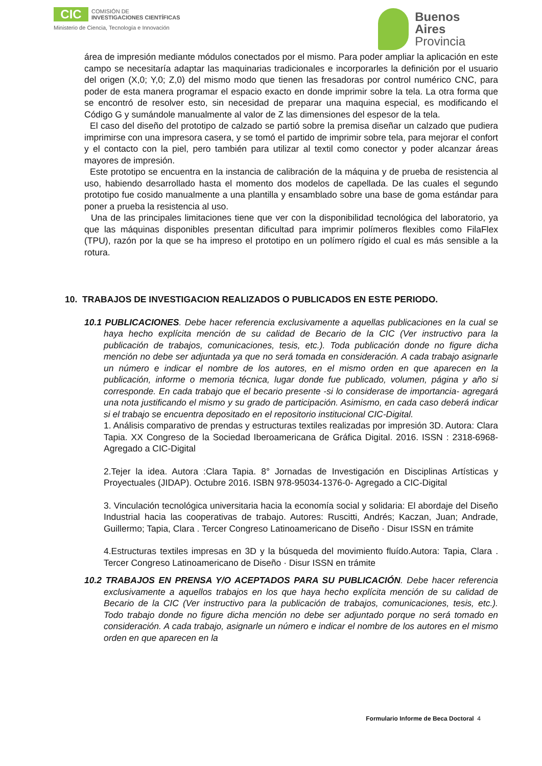CIC
COMISIÓN DE
INVESTIGACIONES CIENTÍFICAS
Ministerio de Ciencia, Tecnología e Innovación
Buenos
Aires
Provincia
área de impresión mediante módulos conectados por el mismo. Para poder ampliar la aplicación en este campo se necesitaría adaptar las maquinarias tradicionales e incorporarles la definición por el usuario del origen (X,0; Y,0; Z,0) del mismo modo que tienen las fresadoras por control numérico CNC, para poder de esta manera programar el espacio exacto en donde imprimir sobre la tela. La otra forma que se encontró de resolver esto, sin necesidad de preparar una maquina especial, es modificando el Código G y sumándole manualmente al valor de Z las dimensiones del espesor de la tela.
El caso del diseño del prototipo de calzado se partió sobre la premisa diseñar un calzado que pudiera imprimirse con una impresora casera, y se tomó el partido de imprimir sobre tela, para mejorar el confort y el contacto con la piel, pero también para utilizar al textil como conector y poder alcanzar áreas mayores de impresión.
Este prototipo se encuentra en la instancia de calibración de la máquina y de prueba de resistencia al uso, habiendo desarrollado hasta el momento dos modelos de capellada. De las cuales el segundo prototipo fue cosido manualmente a una plantilla y ensamblado sobre una base de goma estándar para poner a prueba la resistencia al uso.
Una de las principales limitaciones tiene que ver con la disponibilidad tecnológica del laboratorio, ya que las máquinas disponibles presentan dificultad para imprimir polímeros flexibles como FilaFlex (TPU), razón por la que se ha impreso el prototipo en un polímero rígido el cual es más sensible a la rotura.
10. TRABAJOS DE INVESTIGACION REALIZADOS O PUBLICADOS EN ESTE PERIODO.
10.1 PUBLICACIONES. Debe hacer referencia exclusivamente a aquellas publicaciones en la cual se haya hecho explícita mención de su calidad de Becario de la CIC (Ver instructivo para la publicación de trabajos, comunicaciones, tesis, etc.). Toda publicación donde no figure dicha mención no debe ser adjuntada ya que no será tomada en consideración. A cada trabajo asignarle un número e indicar el nombre de los autores, en el mismo orden en que aparecen en la publicación, informe o memoria técnica, lugar donde fue publicado, volumen, página y año si corresponde. En cada trabajo que el becario presente -si lo considerase de importancia- agregará una nota justificando el mismo y su grado de participación. Asimismo, en cada caso deberá indicar si el trabajo se encuentra depositado en el repositorio institucional CIC-Digital.
1. Análisis comparativo de prendas y estructuras textiles realizadas por impresión 3D. Autora: Clara Tapia. XX Congreso de la Sociedad Iberoamericana de Gráfica Digital. 2016. ISSN : 2318-6968- Agregado a CIC-Digital
2.Tejer la idea. Autora :Clara Tapia. 8° Jornadas de Investigación en Disciplinas Artísticas y Proyectuales (JIDAP). Octubre 2016. ISBN 978-95034-1376-0- Agregado a CIC-Digital
3. Vinculación tecnológica universitaria hacia la economía social y solidaria: El abordaje del Diseño Industrial hacia las cooperativas de trabajo. Autores: Ruscitti, Andrés; Kaczan, Juan; Andrade, Guillermo; Tapia, Clara . Tercer Congreso Latinoamericano de Diseño · Disur ISSN en trámite
4.Estructuras textiles impresas en 3D y la búsqueda del movimiento fluído.Autora: Tapia, Clara . Tercer Congreso Latinoamericano de Diseño · Disur ISSN en trámite
10.2 TRABAJOS EN PRENSA Y/O ACEPTADOS PARA SU PUBLICACIÓN. Debe hacer referencia exclusivamente a aquellos trabajos en los que haya hecho explícita mención de su calidad de Becario de la CIC (Ver instructivo para la publicación de trabajos, comunicaciones, tesis, etc.). Todo trabajo donde no figure dicha mención no debe ser adjuntado porque no será tomado en consideración. A cada trabajo, asignarle un número e indicar el nombre de los autores en el mismo orden en que aparecen en la
Formulario Informe de Beca Doctoral 4